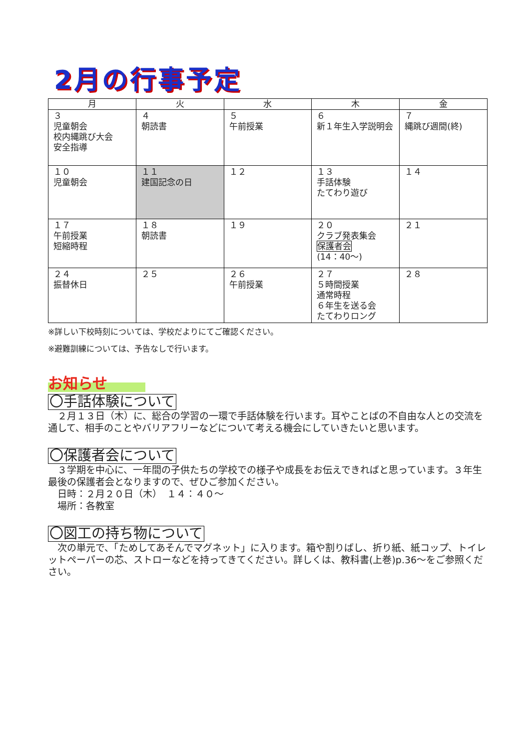2月の行事予定
| 月 | 火 | 水 | 木 | 金 |
| --- | --- | --- | --- | --- |
| ３ 児童朝会 校内縄跳び大会 安全指導 | ４ 朝読書 | ５ 午前授業 | ６ 新１年生入学説明会 | ７ 縄跳び週間(終) |
| １０ 児童朝会 | １１ 建国記念の日 | １２ | １３ 手話体験 たてわり遊び | １４ |
| １７ 午前授業 短縮時程 | １８ 朝読書 | １９ | ２０ クラブ発表集会 保護者会 (14：40～) | ２１ |
| ２４ 振替休日 | ２５ | ２６ 午前授業 | ２７ ５時間授業 通常時程 ６年生を送る会 たてわりロング | ２８ |
※詳しい下校時刻については、学校だよりにてご確認ください。
※避難訓練については、予告なしで行います。
お知らせ
〇手話体験について
　２月１３日（木）に、総合の学習の一環で手話体験を行います。耳やことばの不自由な人との交流を通して、相手のことやバリアフリーなどについて考える機会にしていきたいと思います。
〇保護者会について
　３学期を中心に、一年間の子供たちの学校での様子や成長をお伝えできればと思っています。３年生最後の保護者会となりますので、ぜひご参加ください。
　日時：２月２０日（木）　１４：４０～
　場所：各教室
〇図工の持ち物について
　次の単元で、「ためしてあそんでマグネット」に入ります。箱や割りばし、折り紙、紙コップ、トイレットペーパーの芯、ストローなどを持ってきてください。詳しくは、教科書(上巻)p.36～をご参照ください。